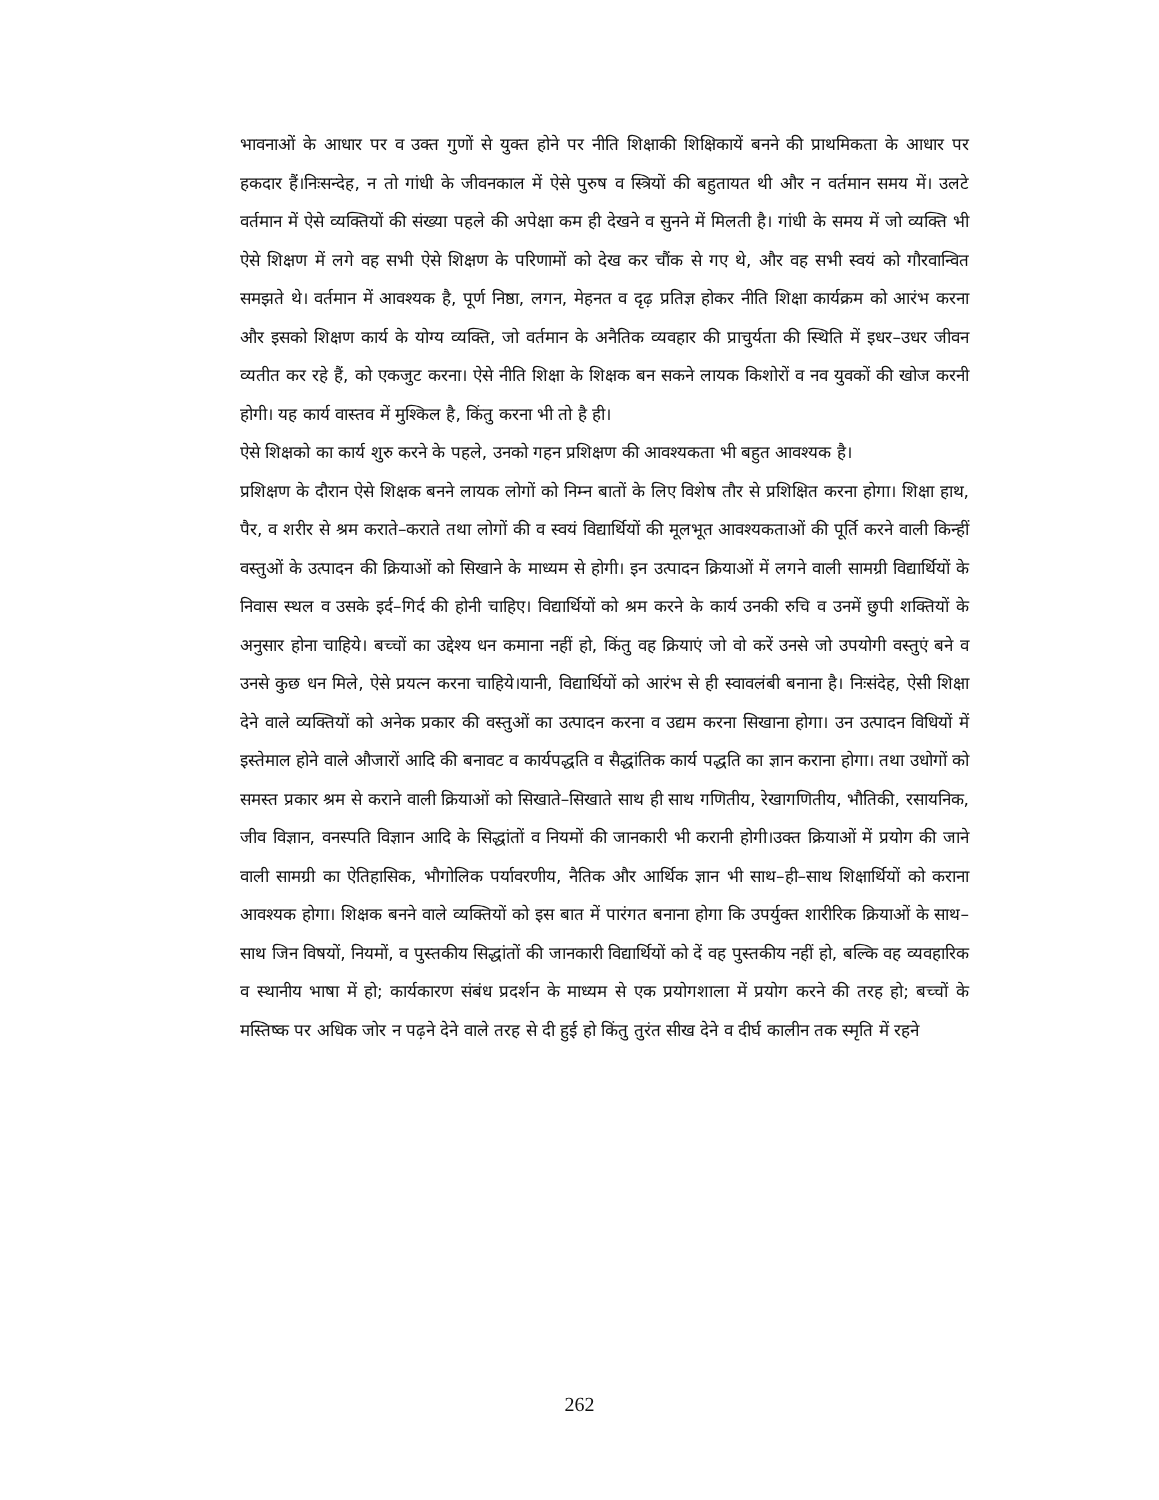भावनाओं के आधार पर व उक्त गुणों से युक्त होने पर नीति शिक्षाकी शिक्षिकायें बनने की प्राथमिकता के आधार पर हकदार हैं।निःसन्देह, न तो गांधी के जीवनकाल में ऐसे पुरुष व स्त्रियों की बहुतायत थी और न वर्तमान समय में। उलटे वर्तमान में ऐसे व्यक्तियों की संख्या पहले की अपेक्षा कम ही देखने व सुनने में मिलती है। गांधी के समय में जो व्यक्ति भी ऐसे शिक्षण में लगे वह सभी ऐसे शिक्षण के परिणामों को देख कर चौंक से गए थे, और वह सभी स्वयं को गौरवान्वित समझते थे। वर्तमान में आवश्यक है, पूर्ण निष्ठा, लगन, मेहनत व दृढ़ प्रतिज्ञ होकर नीति शिक्षा कार्यक्रम को आरंभ करना और इसको शिक्षण कार्य के योग्य व्यक्ति, जो वर्तमान के अनैतिक व्यवहार की प्राचुर्यता की स्थिति में इधर–उधर जीवन व्यतीत कर रहे हैं, को एकजुट करना। ऐसे नीति शिक्षा के शिक्षक बन सकने लायक किशोरों व नव युवकों की खोज करनी होगी। यह कार्य वास्तव में मुश्किल है, किंतु करना भी तो है ही।
ऐसे शिक्षको का कार्य शुरु करने के पहले, उनको गहन प्रशिक्षण की आवश्यकता भी बहुत आवश्यक है।
प्रशिक्षण के दौरान ऐसे शिक्षक बनने लायक लोगों को निम्न बातों के लिए विशेष तौर से प्रशिक्षित करना होगा। शिक्षा हाथ, पैर, व शरीर से श्रम कराते–कराते तथा लोगों की व स्वयं विद्यार्थियों की मूलभूत आवश्यकताओं की पूर्ति करने वाली किन्हीं वस्तुओं के उत्पादन की क्रियाओं को सिखाने के माध्यम से होगी। इन उत्पादन क्रियाओं में लगने वाली सामग्री विद्यार्थियों के निवास स्थल व उसके इर्द–गिर्द की होनी चाहिए। विद्यार्थियों को श्रम करने के कार्य उनकी रुचि व उनमें छुपी शक्तियों के अनुसार होना चाहिये। बच्चों का उद्देश्य धन कमाना नहीं हो, किंतु वह क्रियाएं जो वो करें उनसे जो उपयोगी वस्तुएं बने व उनसे कुछ धन मिले, ऐसे प्रयत्न करना चाहिये।यानी, विद्यार्थियों को आरंभ से ही स्वावलंबी बनाना है। निःसंदेह, ऐसी शिक्षा देने वाले व्यक्तियों को अनेक प्रकार की वस्तुओं का उत्पादन करना व उद्यम करना सिखाना होगा। उन उत्पादन विधियों में इस्तेमाल होने वाले औजारों आदि की बनावट व कार्यपद्धति व सैद्धांतिक कार्य पद्धति का ज्ञान कराना होगा। तथा उधोगों को समस्त प्रकार श्रम से कराने वाली क्रियाओं को सिखाते–सिखाते साथ ही साथ गणितीय, रेखागणितीय, भौतिकी, रसायनिक, जीव विज्ञान, वनस्पति विज्ञान आदि के सिद्धांतों व नियमों की जानकारी भी करानी होगी।उक्त क्रियाओं में प्रयोग की जाने वाली सामग्री का ऐतिहासिक, भौगोलिक पर्यावरणीय, नैतिक और आर्थिक ज्ञान भी साथ–ही–साथ शिक्षार्थियों को कराना आवश्यक होगा। शिक्षक बनने वाले व्यक्तियों को इस बात में पारंगत बनाना होगा कि उपर्युक्त शारीरिक क्रियाओं के साथ–साथ जिन विषयों, नियमों, व पुस्तकीय सिद्धांतों की जानकारी विद्यार्थियों को दें वह पुस्तकीय नहीं हो, बल्कि वह व्यवहारिक व स्थानीय भाषा में हो; कार्यकारण संबंध प्रदर्शन के माध्यम से एक प्रयोगशाला में प्रयोग करने की तरह हो; बच्चों के मस्तिष्क पर अधिक जोर न पढ़ने देने वाले तरह से दी हुई हो किंतु तुरंत सीख देने व दीर्घ कालीन तक स्मृति में रहने
262